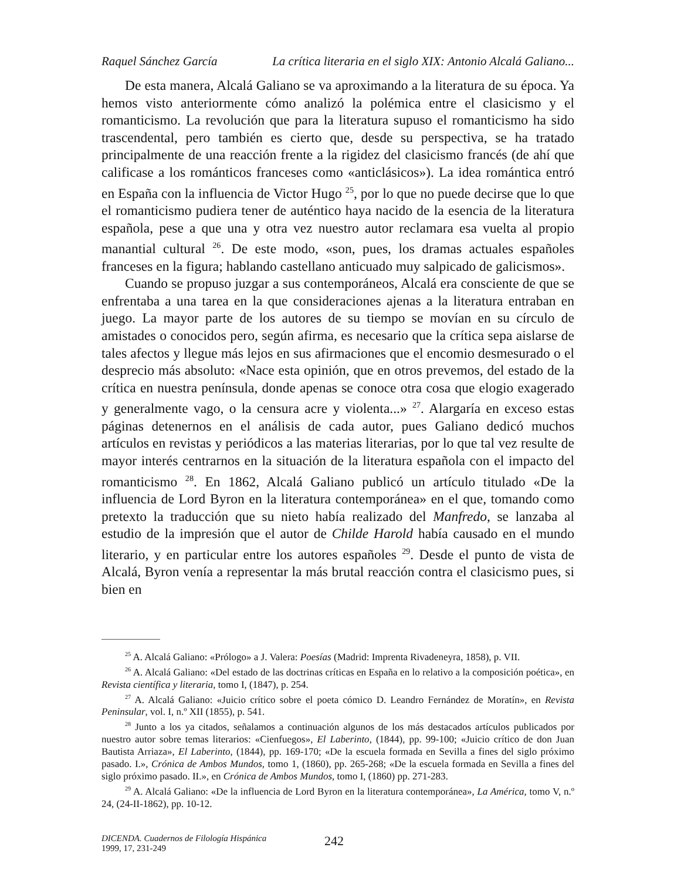Raquel Sánchez García La crítica literaria en el siglo XIX: Antonio Alcalá Galiano...
De esta manera, Alcalá Galiano se va aproximando a la literatura de su época. Ya hemos visto anteriormente cómo analizó la polémica entre el clasicismo y el romanticismo. La revolución que para la literatura supuso el romanticismo ha sido trascendental, pero también es cierto que, desde su perspectiva, se ha tratado principalmente de una reacción frente a la rigidez del clasicismo francés (de ahí que calificase a los románticos franceses como «anticlásicos»). La idea romántica entró en España con la influencia de Victor Hugo <sup>25</sup>, por lo que no puede decirse que lo que el romanticismo pudiera tener de auténtico haya nacido de la esencia de la literatura española, pese a que una y otra vez nuestro autor reclamara esa vuelta al propio manantial cultural <sup>26</sup>. De este modo, «son, pues, los dramas actuales españoles franceses en la figura; hablando castellano anticuado muy salpicado de galicismos».
Cuando se propuso juzgar a sus contemporáneos, Alcalá era consciente de que se enfrentaba a una tarea en la que consideraciones ajenas a la literatura entraban en juego. La mayor parte de los autores de su tiempo se movían en su círculo de amistades o conocidos pero, según afirma, es necesario que la crítica sepa aislarse de tales afectos y llegue más lejos en sus afirmaciones que el encomio desmesurado o el desprecio más absoluto: «Nace esta opinión, que en otros prevemos, del estado de la crítica en nuestra península, donde apenas se conoce otra cosa que elogio exagerado y generalmente vago, o la censura acre y violenta...» <sup>27</sup>. Alargaría en exceso estas páginas detenernos en el análisis de cada autor, pues Galiano dedicó muchos artículos en revistas y periódicos a las materias literarias, por lo que tal vez resulte de mayor interés centrarnos en la situación de la literatura española con el impacto del romanticismo <sup>28</sup>. En 1862, Alcalá Galiano publicó un artículo titulado «De la influencia de Lord Byron en la literatura contemporánea» en el que, tomando como pretexto la traducción que su nieto había realizado del Manfredo, se lanzaba al estudio de la impresión que el autor de Childe Harold había causado en el mundo literario, y en particular entre los autores españoles <sup>29</sup>. Desde el punto de vista de Alcalá, Byron venía a representar la más brutal reacción contra el clasicismo pues, si bien en
<sup>25</sup> A. Alcalá Galiano: «Prólogo» a J. Valera: Poesías (Madrid: Imprenta Rivadeneyra, 1858), p. VII.
<sup>26</sup> A. Alcalá Galiano: «Del estado de las doctrinas críticas en España en lo relativo a la composición poética», en Revista científica y literaria, tomo I, (1847), p. 254.
<sup>27</sup> A. Alcalá Galiano: «Juicio crítico sobre el poeta cómico D. Leandro Fernández de Moratín», en Revista Peninsular, vol. I, n.º XII (1855), p. 541.
<sup>28</sup> Junto a los ya citados, señalamos a continuación algunos de los más destacados artículos publicados por nuestro autor sobre temas literarios: «Cienfuegos», El Laberinto, (1844), pp. 99-100; «Juicio crítico de don Juan Bautista Arriaza», El Laberinto, (1844), pp. 169-170; «De la escuela formada en Sevilla a fines del siglo próximo pasado. I.», Crónica de Ambos Mundos, tomo 1, (1860), pp. 265-268; «De la escuela formada en Sevilla a fines del siglo próximo pasado. II.», en Crónica de Ambos Mundos, tomo I, (1860) pp. 271-283.
<sup>29</sup> A. Alcalá Galiano: «De la influencia de Lord Byron en la literatura contemporánea», La América, tomo V, n.º 24, (24-II-1862), pp. 10-12.
DICENDA. Cuadernos de Filología Hispánica
1999, 17, 231-249
242